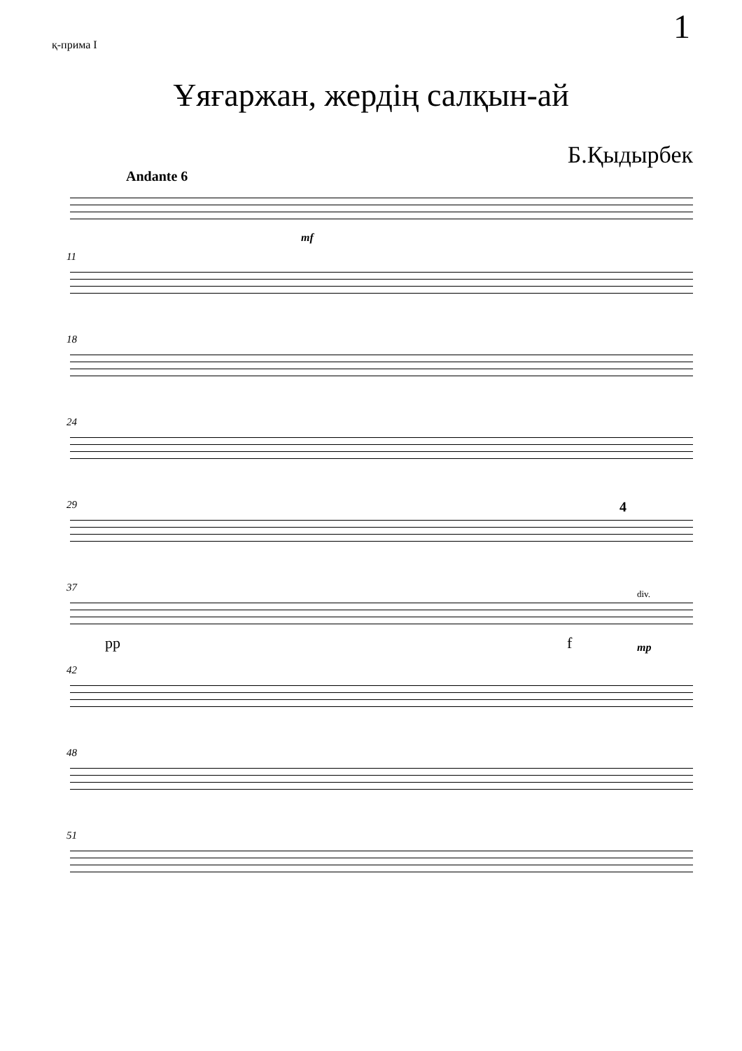1
қ-прима I
Ұяғаржан, жердің салқын-ай
Б.Қыдырбек
Andante 6
mf
11
18
24
29 4
37
pp f
div.
mp
42
48
51